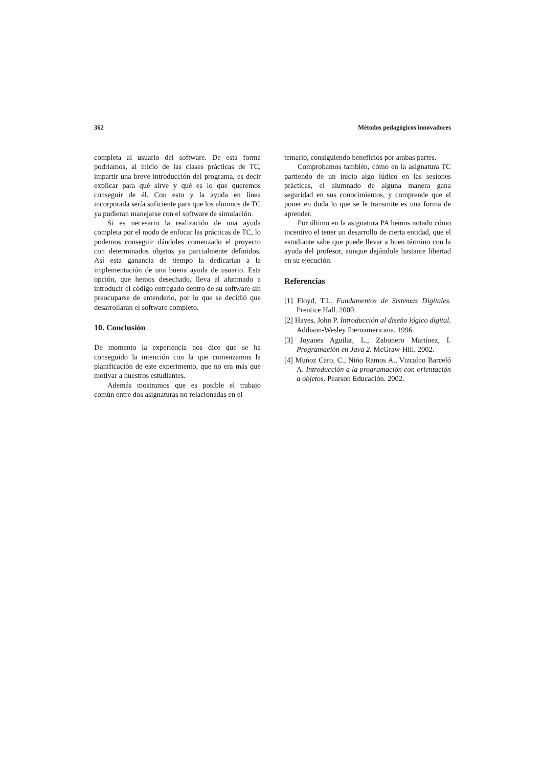362 Métodos pedagógicos innovadores
completa al usuario del software. De esta forma podríamos, al inicio de las clases prácticas de TC, impartir una breve introducción del programa, es decir explicar para qué sirve y qué es lo que queremos conseguir de él. Con esto y la ayuda en línea incorporada sería suficiente para que los alumnos de TC ya pudieran manejarse con el software de simulación.
Si es necesario la realización de una ayuda completa por el modo de enfocar las prácticas de TC, lo podemos conseguir dándoles comenzado el proyecto con determinados objetos ya parcialmente definidos. Así esta ganancia de tiempo la dedicarían a la implementación de una buena ayuda de usuario. Esta opción, que hemos desechado, lleva al alumnado a introducir el código entregado dentro de su software sin preocuparse de entenderlo, por lo que se decidió que desarrollaran el software completo.
10. Conclusión
De momento la experiencia nos dice que se ha conseguido la intención con la que comenzamos la planificación de este experimento, que no era más que motivar a nuestros estudiantes.
Además mostramos que es posible el trabajo común entre dos asignaturas no relacionadas en el
temario, consiguiendo beneficios por ambas partes.
Comprobamos también, cómo en la asignatura TC partiendo de un inicio algo lúdico en las sesiones prácticas, el alumnado de alguna manera gana seguridad en sus conocimientos, y comprende que el poner en duda lo que se le transmite es una forma de aprender.
Por último en la asignatura PA hemos notado cómo incentivo el tener un desarrollo de cierta entidad, que el estudiante sabe que puede llevar a buen término con la ayuda del profesor, aunque dejándole bastante libertad en su ejecución.
Referencias
[1] Floyd, T.L. Fundamentos de Sistemas Digitales. Prentice Hall. 2000.
[2] Hayes, John P. Introducción al diseño lógico digital. Addison-Wesley Iberoamericana. 1996.
[3] Joyanes Aguilar, L., Zahonero Martínez, I. Programación en Java 2. McGraw-Hill. 2002.
[4] Muñoz Caro, C., Niño Ramos A., Vizcaíno Barceló A. Introducción a la programación con orientación a objetos. Pearson Educación. 2002.